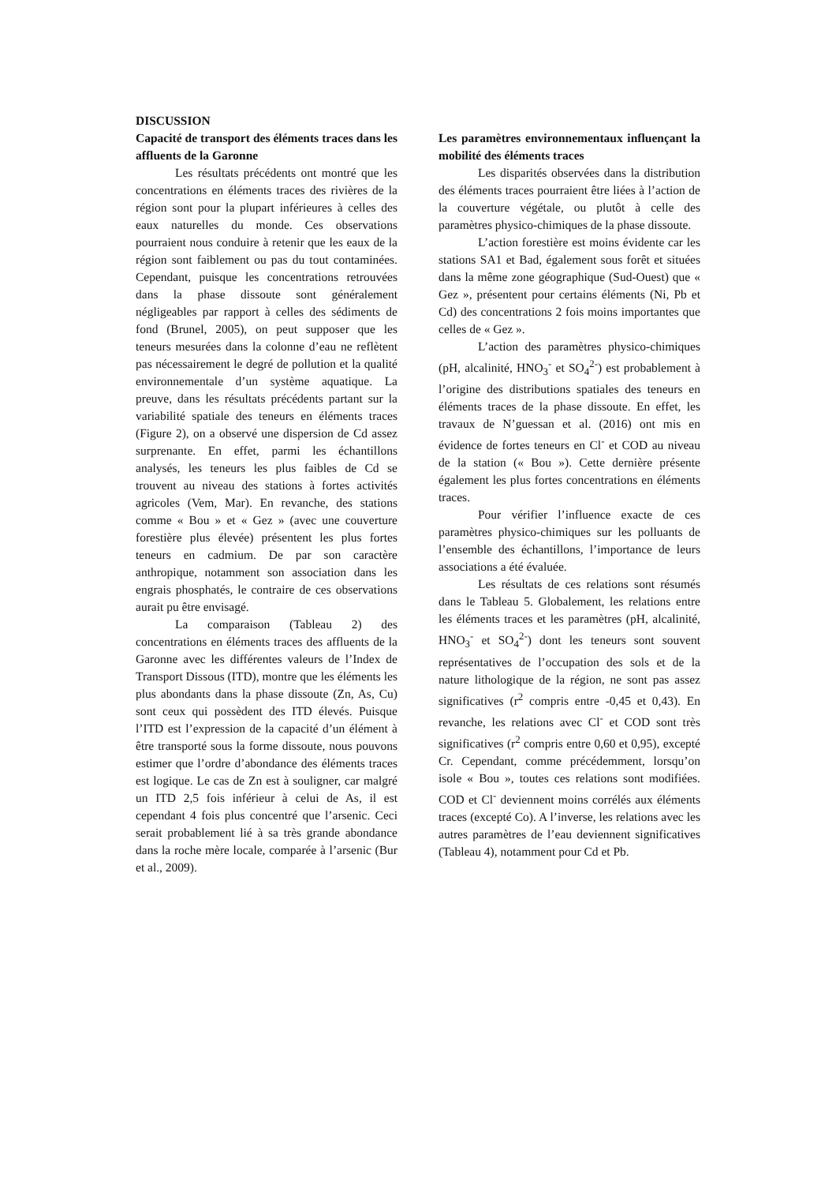DISCUSSION
Capacité de transport des éléments traces dans les affluents de la Garonne
Les résultats précédents ont montré que les concentrations en éléments traces des rivières de la région sont pour la plupart inférieures à celles des eaux naturelles du monde. Ces observations pourraient nous conduire à retenir que les eaux de la région sont faiblement ou pas du tout contaminées. Cependant, puisque les concentrations retrouvées dans la phase dissoute sont généralement négligeables par rapport à celles des sédiments de fond (Brunel, 2005), on peut supposer que les teneurs mesurées dans la colonne d’eau ne reflètent pas nécessairement le degré de pollution et la qualité environnementale d’un système aquatique. La preuve, dans les résultats précédents partant sur la variabilité spatiale des teneurs en éléments traces (Figure 2), on a observé une dispersion de Cd assez surprenante. En effet, parmi les échantillons analysés, les teneurs les plus faibles de Cd se trouvent au niveau des stations à fortes activités agricoles (Vem, Mar). En revanche, des stations comme « Bou » et « Gez » (avec une couverture forestière plus élevée) présentent les plus fortes teneurs en cadmium. De par son caractère anthropique, notamment son association dans les engrais phosphatés, le contraire de ces observations aurait pu être envisagé.
La comparaison (Tableau 2) des concentrations en éléments traces des affluents de la Garonne avec les différentes valeurs de l’Index de Transport Dissous (ITD), montre que les éléments les plus abondants dans la phase dissoute (Zn, As, Cu) sont ceux qui possèdent des ITD élevés. Puisque l’ITD est l’expression de la capacité d’un élément à être transporté sous la forme dissoute, nous pouvons estimer que l’ordre d’abondance des éléments traces est logique. Le cas de Zn est à souligner, car malgré un ITD 2,5 fois inférieur à celui de As, il est cependant 4 fois plus concentré que l’arsenic. Ceci serait probablement lié à sa très grande abondance dans la roche mère locale, comparée à l’arsenic (Bur et al., 2009).
Les paramètres environnementaux influençant la mobilité des éléments traces
Les disparités observées dans la distribution des éléments traces pourraient être liées à l’action de la couverture végétale, ou plutôt à celle des paramètres physico-chimiques de la phase dissoute.
L’action forestière est moins évidente car les stations SA1 et Bad, également sous forêt et situées dans la même zone géographique (Sud-Ouest) que « Gez », présentent pour certains éléments (Ni, Pb et Cd) des concentrations 2 fois moins importantes que celles de « Gez ».
L’action des paramètres physico-chimiques (pH, alcalinité, HNO<sub>3</sub><sup>-</sup> et SO<sub>4</sub><sup>2-</sup>) est probablement à l’origine des distributions spatiales des teneurs en éléments traces de la phase dissoute. En effet, les travaux de N’guessan et al. (2016) ont mis en évidence de fortes teneurs en Cl<sup>-</sup> et COD au niveau de la station (« Bou »). Cette dernière présente également les plus fortes concentrations en éléments traces.
Pour vérifier l’influence exacte de ces paramètres physico-chimiques sur les polluants de l’ensemble des échantillons, l’importance de leurs associations a été évaluée.
Les résultats de ces relations sont résumés dans le Tableau 5. Globalement, les relations entre les éléments traces et les paramètres (pH, alcalinité, HNO<sub>3</sub><sup>-</sup> et SO<sub>4</sub><sup>2-</sup>) dont les teneurs sont souvent représentatives de l’occupation des sols et de la nature lithologique de la région, ne sont pas assez significatives (r<sup>2</sup> compris entre -0,45 et 0,43). En revanche, les relations avec Cl<sup>-</sup> et COD sont très significatives (r<sup>2</sup> compris entre 0,60 et 0,95), excepté Cr. Cependant, comme précédemment, lorsqu’on isole « Bou », toutes ces relations sont modifiées. COD et Cl<sup>-</sup> deviennent moins corrélés aux éléments traces (excepté Co). A l’inverse, les relations avec les autres paramètres de l’eau deviennent significatives (Tableau 4), notamment pour Cd et Pb.